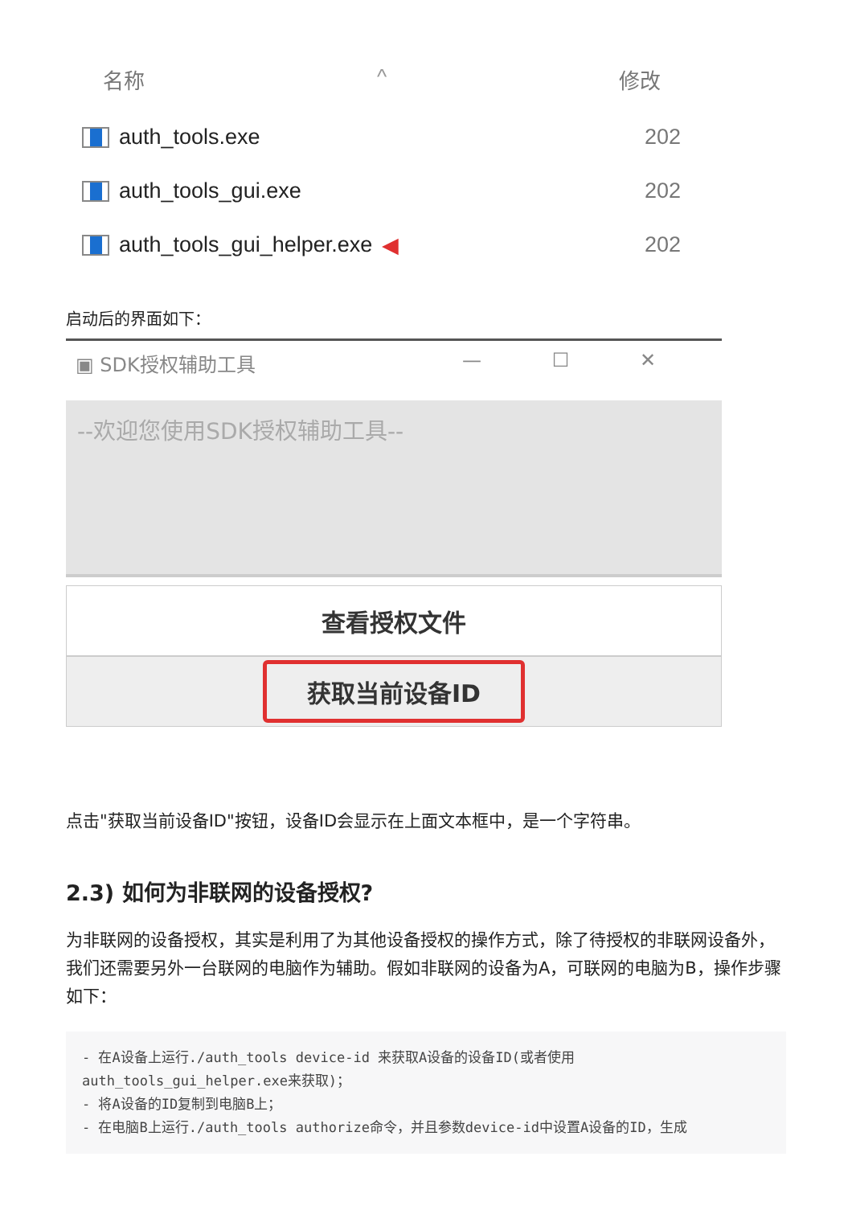名称 ^ 修改
auth_tools.exe 202
auth_tools_gui.exe 202
auth_tools_gui_helper.exe ◀ 202
启动后的界面如下：
▣ SDK授权辅助工具 — ☐ ✕
--欢迎您使用SDK授权辅助工具--
查看授权文件
获取当前设备ID
点击"获取当前设备ID"按钮，设备ID会显示在上面文本框中，是一个字符串。
2.3) 如何为非联网的设备授权?
为非联网的设备授权，其实是利用了为其他设备授权的操作方式，除了待授权的非联网设备外，我们还需要另外一台联网的电脑作为辅助。假如非联网的设备为A，可联网的电脑为B，操作步骤如下：
- 在A设备上运行./auth_tools device-id 来获取A设备的设备ID(或者使用auth_tools_gui_helper.exe来获取)；
- 将A设备的ID复制到电脑B上；
- 在电脑B上运行./auth_tools authorize命令，并且参数device-id中设置A设备的ID，生成